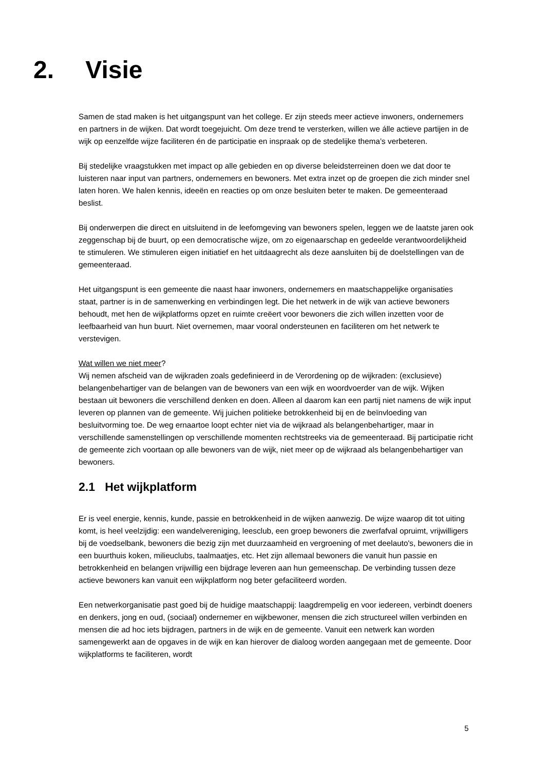2. Visie
Samen de stad maken is het uitgangspunt van het college. Er zijn steeds meer actieve inwoners, ondernemers en partners in de wijken. Dat wordt toegejuicht. Om deze trend te versterken, willen we álle actieve partijen in de wijk op eenzelfde wijze faciliteren én de participatie en inspraak op de stedelijke thema’s verbeteren.
Bij stedelijke vraagstukken met impact op alle gebieden en op diverse beleidsterreinen doen we dat door te luisteren naar input van partners, ondernemers en bewoners. Met extra inzet op de groepen die zich minder snel laten horen. We halen kennis, ideeën en reacties op om onze besluiten beter te maken. De gemeenteraad beslist.
Bij onderwerpen die direct en uitsluitend in de leefomgeving van bewoners spelen, leggen we de laatste jaren ook zeggenschap bij de buurt, op een democratische wijze, om zo eigenaarschap en gedeelde verantwoordelijkheid te stimuleren. We stimuleren eigen initiatief en het uitdaagrecht als deze aansluiten bij de doelstellingen van de gemeenteraad.
Het uitgangspunt is een gemeente die naast haar inwoners, ondernemers en maatschappelijke organisaties staat, partner is in de samenwerking en verbindingen legt. Die het netwerk in de wijk van actieve bewoners behoudt, met hen de wijkplatforms opzet en ruimte creëert voor bewoners die zich willen inzetten voor de leefbaarheid van hun buurt. Niet overnemen, maar vooral ondersteunen en faciliteren om het netwerk te verstevigen.
Wat willen we niet meer?
Wij nemen afscheid van de wijkraden zoals gedefinieerd in de Verordening op de wijkraden: (exclusieve) belangenbehartiger van de belangen van de bewoners van een wijk en woordvoerder van de wijk. Wijken bestaan uit bewoners die verschillend denken en doen. Alleen al daarom kan een partij niet namens de wijk input leveren op plannen van de gemeente. Wij juichen politieke betrokkenheid bij en de beïnvloeding van besluitvorming toe. De weg ernaartoe loopt echter niet via de wijkraad als belangenbehartiger, maar in verschillende samenstellingen op verschillende momenten rechtstreeks via de gemeenteraad. Bij participatie richt de gemeente zich voortaan op alle bewoners van de wijk, niet meer op de wijkraad als belangenbehartiger van bewoners.
2.1 Het wijkplatform
Er is veel energie, kennis, kunde, passie en betrokkenheid in de wijken aanwezig. De wijze waarop dit tot uiting komt, is heel veelzijdig: een wandelvereniging, leesclub, een groep bewoners die zwerfafval opruimt, vrijwilligers bij de voedselbank, bewoners die bezig zijn met duurzaamheid en vergroening of met deelauto's, bewoners die in een buurthuis koken, milieuclubs, taalmaatjes, etc. Het zijn allemaal bewoners die vanuit hun passie en betrokkenheid en belangen vrijwillig een bijdrage leveren aan hun gemeenschap. De verbinding tussen deze actieve bewoners kan vanuit een wijkplatform nog beter gefaciliteerd worden.
Een netwerkorganisatie past goed bij de huidige maatschappij: laagdrempelig en voor iedereen, verbindt doeners en denkers, jong en oud, (sociaal) ondernemer en wijkbewoner, mensen die zich structureel willen verbinden en mensen die ad hoc iets bijdragen, partners in de wijk en de gemeente. Vanuit een netwerk kan worden samengewerkt aan de opgaves in de wijk en kan hierover de dialoog worden aangegaan met de gemeente. Door wijkplatforms te faciliteren, wordt
5